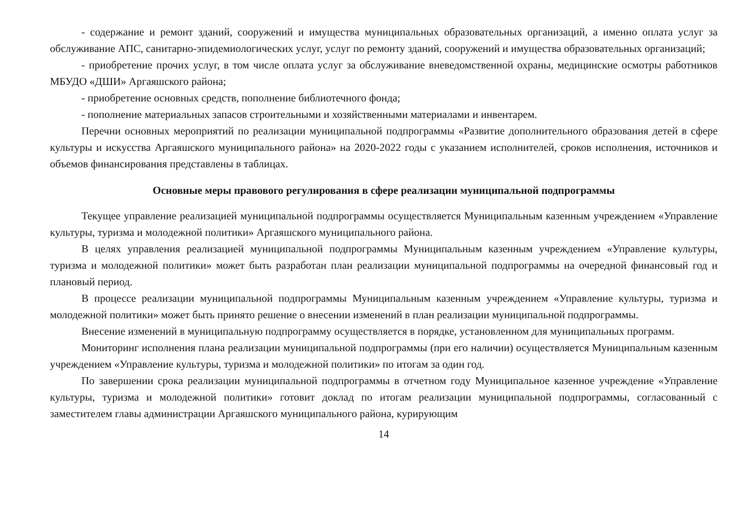- содержание и ремонт зданий, сооружений и имущества муниципальных образовательных организаций, а именно оплата услуг за обслуживание АПС, санитарно-эпидемиологических услуг, услуг по ремонту зданий, сооружений и имущества образовательных организаций;
- приобретение прочих услуг, в том числе оплата услуг за обслуживание вневедомственной охраны, медицинские осмотры работников МБУДО «ДШИ» Аргаяшского района;
- приобретение основных средств, пополнение библиотечного фонда;
- пополнение материальных запасов строительными и хозяйственными материалами и инвентарем.
Перечни основных мероприятий по реализации муниципальной подпрограммы «Развитие дополнительного образования детей в сфере культуры и искусства Аргаяшского муниципального района» на 2020-2022 годы с указанием исполнителей, сроков исполнения, источников и объемов финансирования представлены в таблицах.
Основные меры правового регулирования в сфере реализации муниципальной подпрограммы
Текущее управление реализацией муниципальной подпрограммы осуществляется Муниципальным казенным учреждением «Управление культуры, туризма и молодежной политики» Аргаяшского муниципального района.
В целях управления реализацией муниципальной подпрограммы Муниципальным казенным учреждением «Управление культуры, туризма и молодежной политики» может быть разработан план реализации муниципальной подпрограммы на очередной финансовый год и плановый период.
В процессе реализации муниципальной подпрограммы Муниципальным казенным учреждением «Управление культуры, туризма и молодежной политики» может быть принято решение о внесении изменений в план реализации муниципальной подпрограммы.
Внесение изменений в муниципальную подпрограмму осуществляется в порядке, установленном для муниципальных программ.
Мониторинг исполнения плана реализации муниципальной подпрограммы (при его наличии) осуществляется Муниципальным казенным учреждением «Управление культуры, туризма и молодежной политики» по итогам за один год.
По завершении срока реализации муниципальной подпрограммы в отчетном году Муниципальное казенное учреждение «Управление культуры, туризма и молодежной политики» готовит доклад по итогам реализации муниципальной подпрограммы, согласованный с заместителем главы администрации Аргаяшского муниципального района, курирующим
14